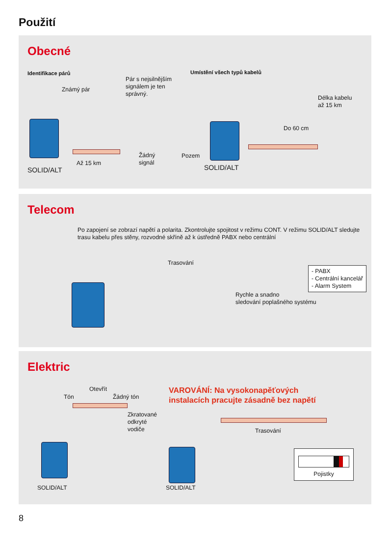Použití
Obecné
Identifikace párů
Známý pár
Pár s nejsilnějším
signálem je ten
správný.
Až 15 km
Žádný
signál
SOLID/ALT
Umístění všech typů kabelů
Délka kabelu
až 15 km
Do 60 cm
Pozem
SOLID/ALT
Telecom
Po zapojení se zobrazí napětí a polarita. Zkontrolujte spojitost v režimu CONT. V režimu SOLID/ALT sledujte trasu kabelu přes stěny, rozvodné skříně až k ústředně PABX nebo centrální
Trasování
- PABX
- Centrální kancelář
- Alarm System
Rychle a snadno
sledování poplašného systému
Elektric
Otevřít
Tón Žádný tón
Zkratované
odkryté
vodiče
SOLID/ALT
VAROVÁNÍ: Na vysokonapěťových
instalacích pracujte zásadně bez napětí
Trasování
SOLID/ALT
Pojistky
8